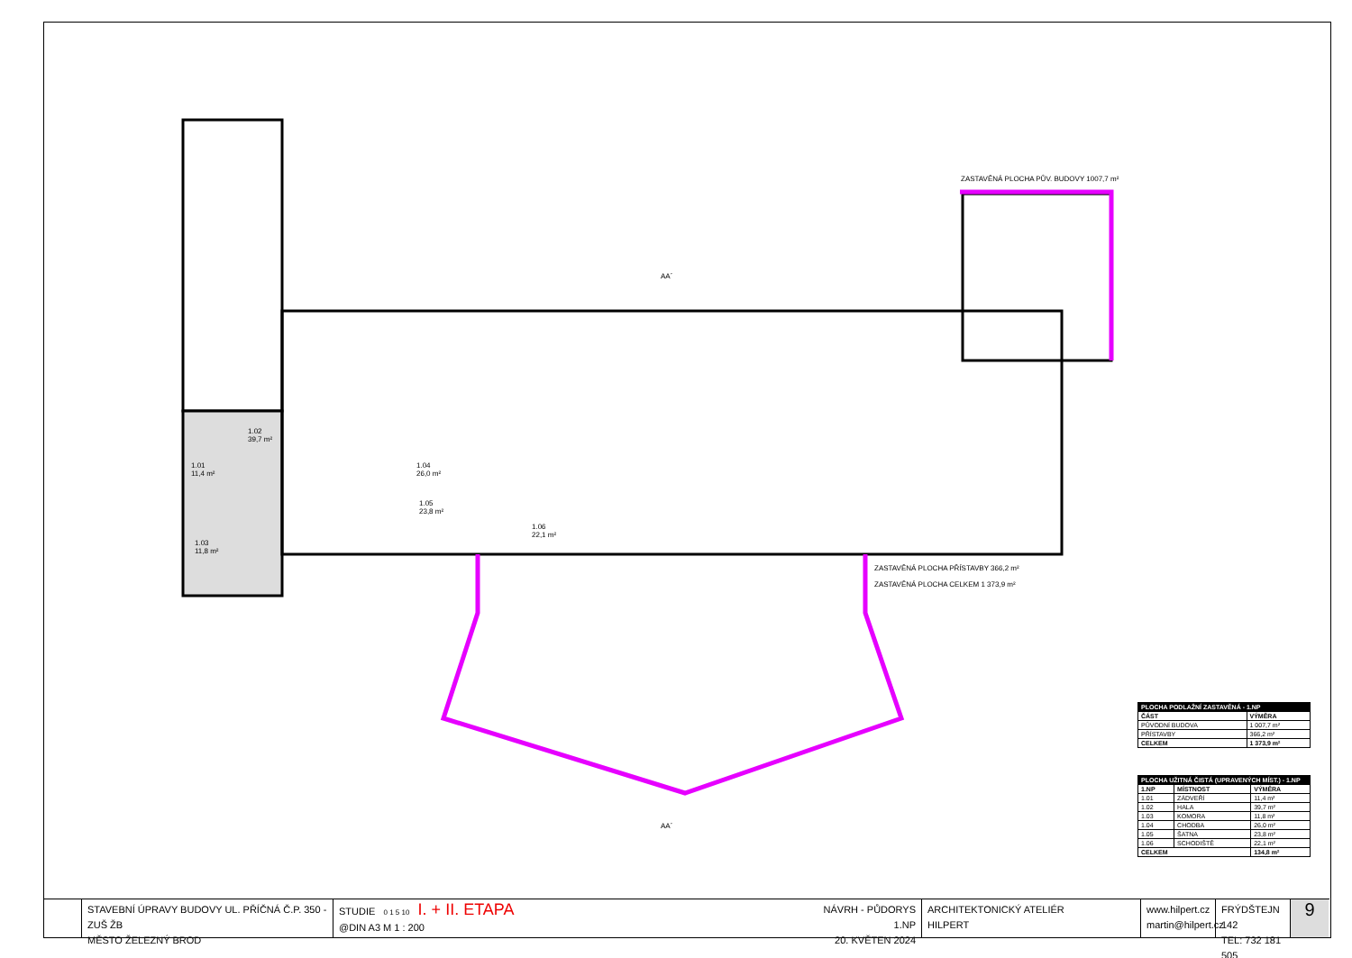ZASTAVĚNÁ PLOCHA PŮV. BUDOVY 1007,7 m²
1.02
39,7 m²
1.01
11,4 m²
1.03
11,8 m²
1.04
26,0 m²
1.05
23,8 m²
1.06
22,1 m²
AA´
AA´
ZASTAVĚNÁ PLOCHA PŘÍSTAVBY 366,2 m²
ZASTAVĚNÁ PLOCHA CELKEM 1 373,9 m²
| PLOCHA PODLAŽNÍ ZASTAVĚNÁ - 1.NP | |
| --- | --- |
| ČÁST | VÝMĚRA |
| PŮVODNÍ BUDOVA | 1 007,7 m² |
| PŘÍSTAVBY | 366,2 m² |
| CELKEM | 1 373,9 m² |
| PLOCHA UŽITNÁ ČISTÁ (UPRAVENÝCH MÍST.) - 1.NP | | |
| --- | --- | --- |
| 1.NP | MÍSTNOST | VÝMĚRA |
| 1.01 | ZÁDVEŘÍ | 11,4 m² |
| 1.02 | HALA | 39,7 m² |
| 1.03 | KOMORA | 11,8 m² |
| 1.04 | CHODBA | 26,0 m² |
| 1.05 | ŠATNA | 23,8 m² |
| 1.06 | SCHODIŠTĚ | 22,1 m² |
| CELKEM | | 134,8 m² |
STAVEBNÍ ÚPRAVY BUDOVY UL. PŘÍČNÁ Č.P. 350 - ZUŠ ŽB
MĚSTO ŽELEZNÝ BROD
STUDIE 0 1 5 10 I. + II. ETAPA
@DIN A3 M 1 : 200
NÁVRH - PŮDORYS 1.NP
20. KVĚTEN 2024
ARCHITEKTONICKÝ ATELIÉR
HILPERT
www.hilpert.cz
martin@hilpert.cz
FRÝDŠTEJN 142
TEL: 732 181 505
9